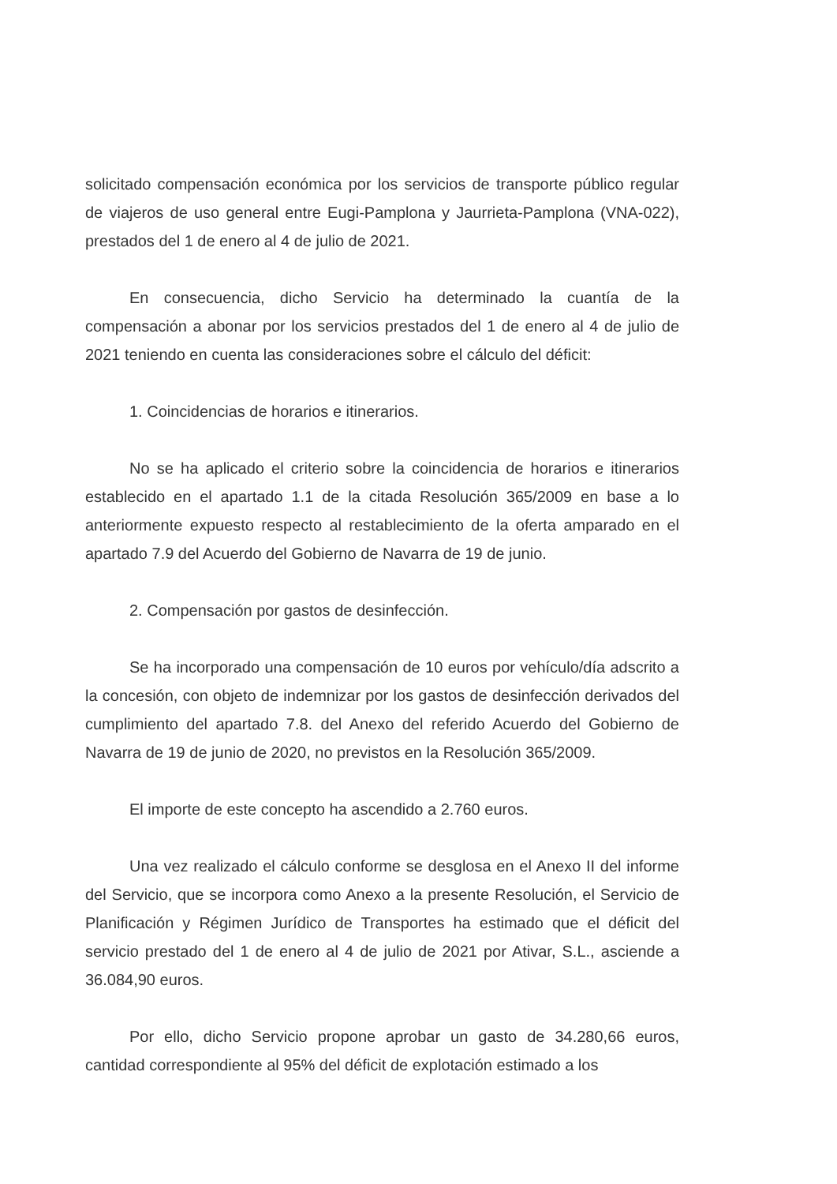solicitado compensación económica por los servicios de transporte público regular de viajeros de uso general entre Eugi-Pamplona y Jaurrieta-Pamplona (VNA-022), prestados del 1 de enero al 4 de julio de 2021.
En consecuencia, dicho Servicio ha determinado la cuantía de la compensación a abonar por los servicios prestados del 1 de enero al 4 de julio de 2021 teniendo en cuenta las consideraciones sobre el cálculo del déficit:
1. Coincidencias de horarios e itinerarios.
No se ha aplicado el criterio sobre la coincidencia de horarios e itinerarios establecido en el apartado 1.1 de la citada Resolución 365/2009 en base a lo anteriormente expuesto respecto al restablecimiento de la oferta amparado en el apartado 7.9 del Acuerdo del Gobierno de Navarra de 19 de junio.
2. Compensación por gastos de desinfección.
Se ha incorporado una compensación de 10 euros por vehículo/día adscrito a la concesión, con objeto de indemnizar por los gastos de desinfección derivados del cumplimiento del apartado 7.8. del Anexo del referido Acuerdo del Gobierno de Navarra de 19 de junio de 2020, no previstos en la Resolución 365/2009.
El importe de este concepto ha ascendido a 2.760 euros.
Una vez realizado el cálculo conforme se desglosa en el Anexo II del informe del Servicio, que se incorpora como Anexo a la presente Resolución, el Servicio de Planificación y Régimen Jurídico de Transportes ha estimado que el déficit del servicio prestado del 1 de enero al 4 de julio de 2021 por Ativar, S.L., asciende a 36.084,90 euros.
Por ello, dicho Servicio propone aprobar un gasto de 34.280,66 euros, cantidad correspondiente al 95% del déficit de explotación estimado a los